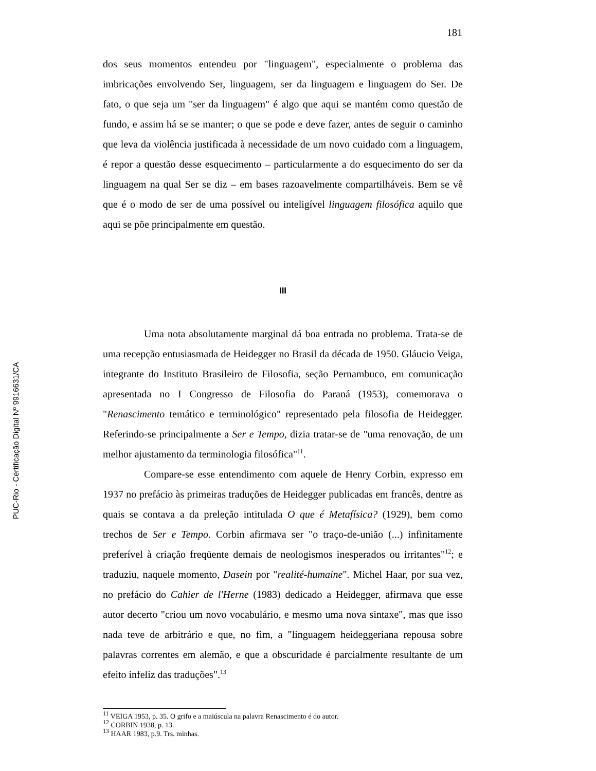181
dos seus momentos entendeu por "linguagem", especialmente o problema das imbricações envolvendo Ser, linguagem, ser da linguagem e linguagem do Ser. De fato, o que seja um "ser da linguagem" é algo que aqui se mantém como questão de fundo, e assim há se se manter; o que se pode e deve fazer, antes de seguir o caminho que leva da violência justificada à necessidade de um novo cuidado com a linguagem, é repor a questão desse esquecimento – particularmente a do esquecimento do ser da linguagem na qual Ser se diz – em bases razoavelmente compartilháveis. Bem se vê que é o modo de ser de uma possível ou inteligível linguagem filosófica aquilo que aqui se põe principalmente em questão.
III
Uma nota absolutamente marginal dá boa entrada no problema. Trata-se de uma recepção entusiasmada de Heidegger no Brasil da década de 1950. Gláucio Veiga, integrante do Instituto Brasileiro de Filosofia, seção Pernambuco, em comunicação apresentada no I Congresso de Filosofia do Paraná (1953), comemorava o "Renascimento temático e terminológico" representado pela filosofia de Heidegger. Referindo-se principalmente a Ser e Tempo, dizia tratar-se de "uma renovação, de um melhor ajustamento da terminologia filosófica"<sup>11</sup>.
Compare-se esse entendimento com aquele de Henry Corbin, expresso em 1937 no prefácio às primeiras traduções de Heidegger publicadas em francês, dentre as quais se contava a da preleção intitulada O que é Metafísica? (1929), bem como trechos de Ser e Tempo. Corbin afirmava ser "o traço-de-união (...) infinitamente preferível à criação freqüente demais de neologismos inesperados ou irritantes"<sup>12</sup>; e traduziu, naquele momento, Dasein por "realité-humaine". Michel Haar, por sua vez, no prefácio do Cahier de l'Herne (1983) dedicado a Heidegger, afirmava que esse autor decerto "criou um novo vocabulário, e mesmo uma nova sintaxe", mas que isso nada teve de arbitrário e que, no fim, a "linguagem heideggeriana repousa sobre palavras correntes em alemão, e que a obscuridade é parcialmente resultante de um efeito infeliz das traduções".<sup>13</sup>
<sup>11</sup> VEIGA 1953, p. 35. O grifo e a maiúscula na palavra Renascimento é do autor.
<sup>12</sup> CORBIN 1938, p. 13.
<sup>13</sup> HAAR 1983, p.9. Trs. minhas.
PUC-Rio - Certificação Digital Nº 9916631/CA